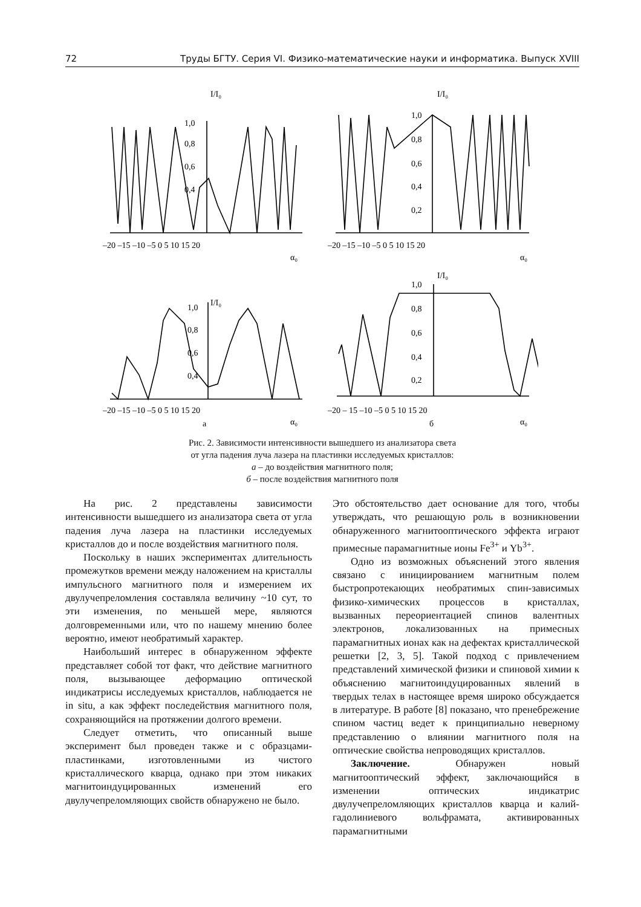72 Труды БГТУ. Серия VI. Физико-математические науки и информатика. Выпуск XVIII
–20 –15 –10 –5 0 5 10 15 20
α₀
–20 –15 –10 –5 0 5 10 15 20
α₀
–20 –15 –10 –5 0 5 10 15 20
α₀
а
–20 – 15 –10 –5 0 5 10 15 20
α₀
б
1,0
0,8
0,6
0,4
I/I₀
1,0
0,8
0,6
0,4
0,2
I/I₀
1,0
0,8
0,6
0,4
I/I₀
1,0
0,8
0,6
0,4
0,2
I/I₀
Рис. 2. Зависимости интенсивности вышедшего из анализатора света
от угла падения луча лазера на пластинки исследуемых кристаллов:
а – до воздействия магнитного поля;
б – после воздействия магнитного поля
На рис. 2 представлены зависимости интенсивности вышедшего из анализатора света от угла падения луча лазера на пластинки исследуемых кристаллов до и после воздействия магнитного поля.
Поскольку в наших экспериментах длительность промежутков времени между наложением на кристаллы импульсного магнитного поля и измерением их двулучепреломления составляла величину ~10 сут, то эти изменения, по меньшей мере, являются долговременными или, что по нашему мнению более вероятно, имеют необратимый характер.
Наибольший интерес в обнаруженном эффекте представляет собой тот факт, что действие магнитного поля, вызывающее деформацию оптической индикатрисы исследуемых кристаллов, наблюдается не in situ, а как эффект последействия магнитного поля, сохраняющийся на протяжении долгого времени.
Следует отметить, что описанный выше эксперимент был проведен также и с образцами-пластинками, изготовленными из чистого кристаллического кварца, однако при этом никаких магнитоиндуцированных изменений его двулучепреломляющих свойств обнаружено не было.
Это обстоятельство дает основание для того, чтобы утверждать, что решающую роль в возникновении обнаруженного магнитооптического эффекта играют примесные парамагнитные ионы Fe<sup>3+</sup> и Yb<sup>3+</sup>.
Одно из возможных объяснений этого явления связано с инициированием магнитным полем быстропротекающих необратимых спин-зависимых физико-химических процессов в кристаллах, вызванных переориентацией спинов валентных электронов, локализованных на примесных парамагнитных ионах как на дефектах кристаллической решетки [2, 3, 5]. Такой подход с привлечением представлений химической физики и спиновой химии к объяснению магнитоиндуцированных явлений в твердых телах в настоящее время широко обсуждается в литературе. В работе [8] показано, что пренебрежение спином частиц ведет к принципиально неверному представлению о влиянии магнитного поля на оптические свойства непроводящих кристаллов.
Заключение. Обнаружен новый магнитооптический эффект, заключающийся в изменении оптических индикатрис двулучепреломляющих кристаллов кварца и калий-гадолиниевого вольфрамата, активированных парамагнитными